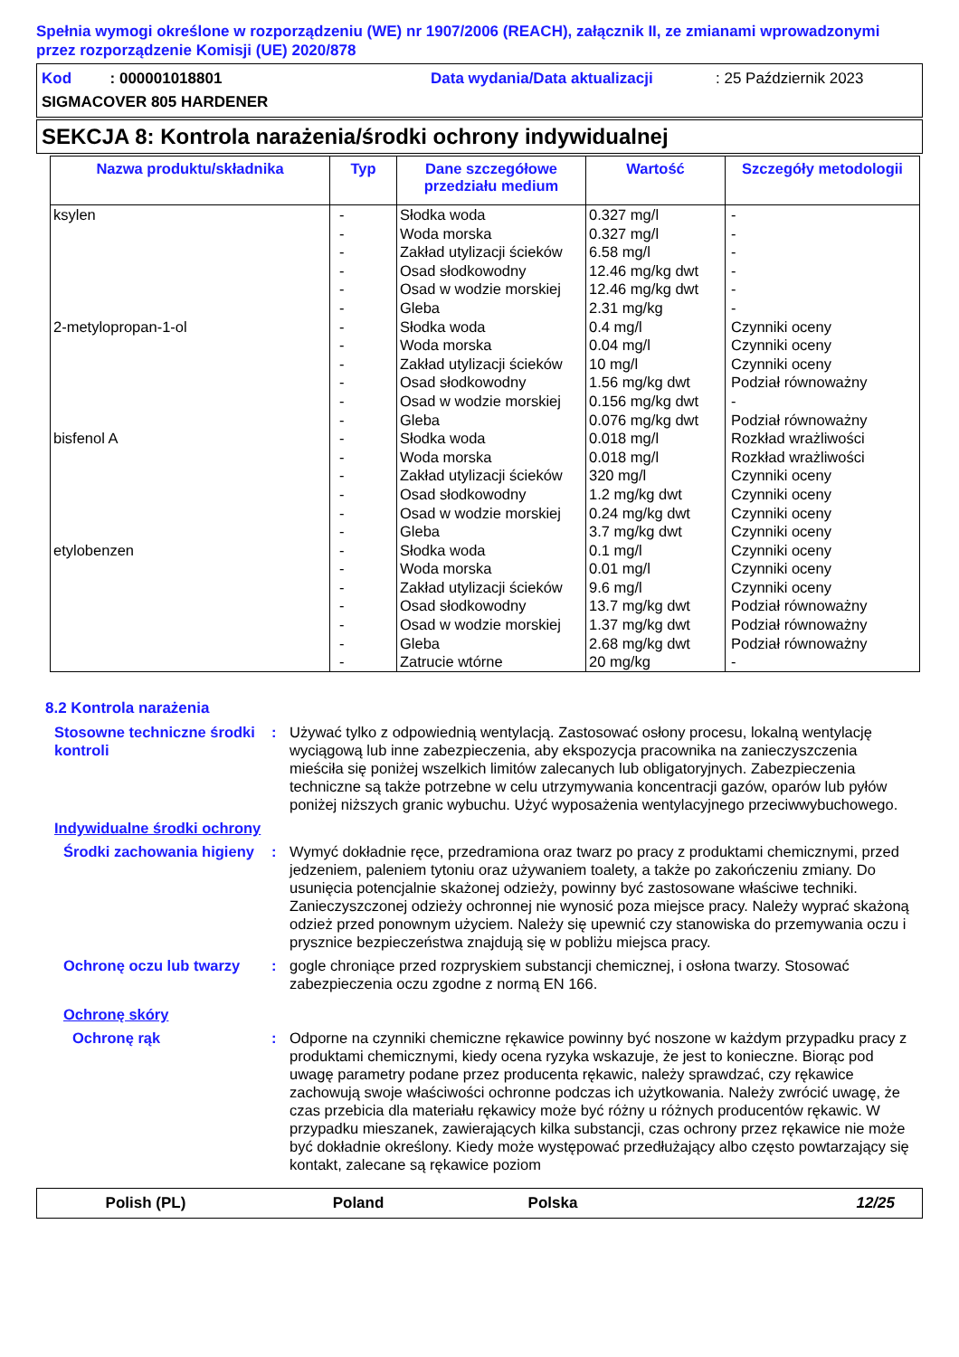Spełnia wymogi określone w rozporządzeniu (WE) nr 1907/2006 (REACH), załącznik II, ze zmianami wprowadzonymi przez rozporządzenie Komisji (UE) 2020/878
Kod : 000001018801 Data wydania/Data aktualizacji: 25 Październik 2023
SIGMACOVER 805 HARDENER
SEKCJA 8: Kontrola narażenia/środki ochrony indywidualnej
| Nazwa produktu/składnika | Typ | Dane szczegółowe przedziału medium | Wartość | Szczegóły metodologii |
| --- | --- | --- | --- | --- |
| ksylen 2-metylopropan-1-ol bisfenol A etylobenzen | - - - - - - - - - - - - - - - - - - - - - - - - - | Słodka woda Woda morska Zakład utylizacji ścieków Osad słodkowodny Osad w wodzie morskiej Gleba Słodka woda Woda morska Zakład utylizacji ścieków Osad słodkowodny Osad w wodzie morskiej Gleba Słodka woda Woda morska Zakład utylizacji ścieków Osad słodkowodny Osad w wodzie morskiej Gleba Słodka woda Woda morska Zakład utylizacji ścieków Osad słodkowodny Osad w wodzie morskiej Gleba Zatrucie wtórne | 0.327 mg/l 0.327 mg/l 6.58 mg/l 12.46 mg/kg dwt 12.46 mg/kg dwt 2.31 mg/kg 0.4 mg/l 0.04 mg/l 10 mg/l 1.56 mg/kg dwt 0.156 mg/kg dwt 0.076 mg/kg dwt 0.018 mg/l 0.018 mg/l 320 mg/l 1.2 mg/kg dwt 0.24 mg/kg dwt 3.7 mg/kg dwt 0.1 mg/l 0.01 mg/l 9.6 mg/l 13.7 mg/kg dwt 1.37 mg/kg dwt 2.68 mg/kg dwt 20 mg/kg | - - - - - - Czynniki oceny Czynniki oceny Czynniki oceny Podział równoważny - Podział równoważny Rozkład wrażliwości Rozkład wrażliwości Czynniki oceny Czynniki oceny Czynniki oceny Czynniki oceny Czynniki oceny Czynniki oceny Czynniki oceny Podział równoważny Podział równoważny Podział równoważny - |
8.2 Kontrola narażenia
Stosowne techniczne środki kontroli
: Używać tylko z odpowiednią wentylacją. Zastosować osłony procesu, lokalną wentylację wyciągową lub inne zabezpieczenia, aby ekspozycja pracownika na zanieczyszczenia mieściła się poniżej wszelkich limitów zalecanych lub obligatoryjnych. Zabezpieczenia techniczne są także potrzebne w celu utrzymywania koncentracji gazów, oparów lub pyłów poniżej niższych granic wybuchu. Użyć wyposażenia wentylacyjnego przeciwwybuchowego.
Indywidualne środki ochrony
Środki zachowania higieny
: Wymyć dokładnie ręce, przedramiona oraz twarz po pracy z produktami chemicznymi, przed jedzeniem, paleniem tytoniu oraz używaniem toalety, a także po zakończeniu zmiany. Do usunięcia potencjalnie skażonej odzieży, powinny być zastosowane właściwe techniki. Zanieczyszczonej odzieży ochronnej nie wynosić poza miejsce pracy. Należy wyprać skażoną odzież przed ponownym użyciem. Należy się upewnić czy stanowiska do przemywania oczu i prysznice bezpieczeństwa znajdują się w pobliżu miejsca pracy.
Ochronę oczu lub twarzy : gogle chroniące przed rozpryskiem substancji chemicznej, i osłona twarzy. Stosować zabezpieczenia oczu zgodne z normą EN 166.
Ochronę skóry
Ochronę rąk : Odporne na czynniki chemiczne rękawice powinny być noszone w każdym przypadku pracy z produktami chemicznymi, kiedy ocena ryzyka wskazuje, że jest to konieczne. Biorąc pod uwagę parametry podane przez producenta rękawic, należy sprawdzać, czy rękawice zachowują swoje właściwości ochronne podczas ich użytkowania. Należy zwrócić uwagę, że czas przebicia dla materiału rękawicy może być różny u różnych producentów rękawic. W przypadku mieszanek, zawierających kilka substancji, czas ochrony przez rękawice nie może być dokładnie określony. Kiedy może występować przedłużający albo często powtarzający się kontakt, zalecane są rękawice poziom
Polish (PL) Poland Polska 12/25